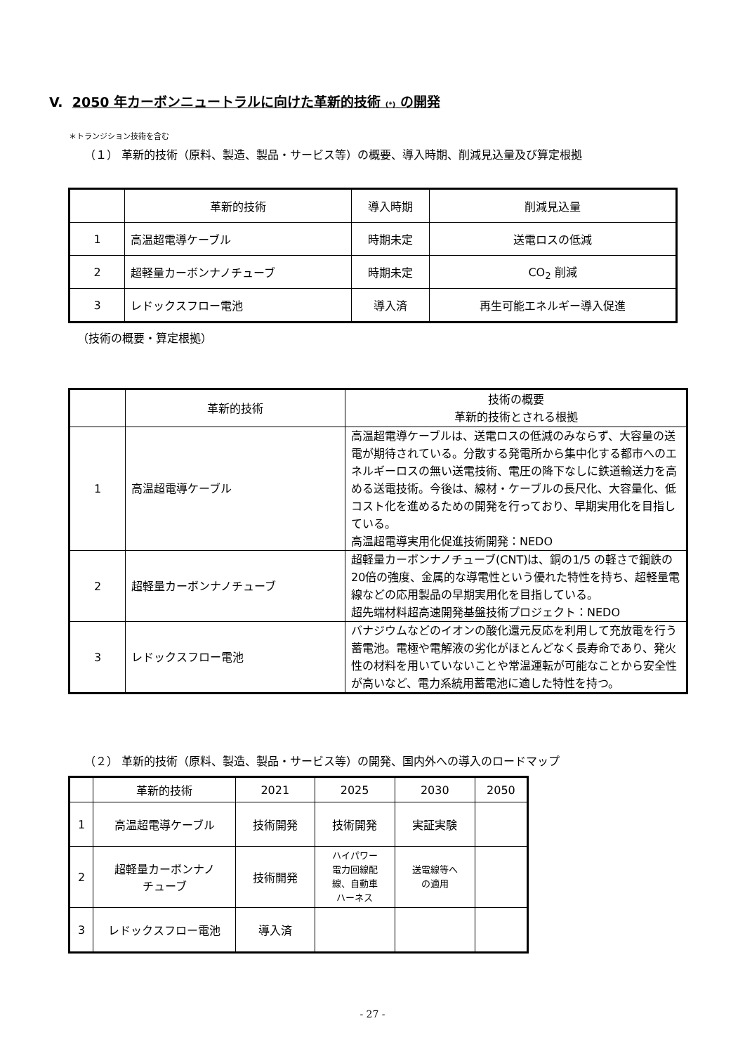V. 2050 年カーボンニュートラルに向けた革新的技術 (*) の開発
＊トランジション技術を含む
（１） 革新的技術（原料、製造、製品・サービス等）の概要、導入時期、削減見込量及び算定根拠
| | 革新的技術 | 導入時期 | 削減見込量 |
| --- | --- | --- | --- |
| 1 | 高温超電導ケーブル | 時期未定 | 送電ロスの低減 |
| 2 | 超軽量カーボンナノチューブ | 時期未定 | CO<sub>2</sub> 削減 |
| 3 | レドックスフロー電池 | 導入済 | 再生可能エネルギー導入促進 |
（技術の概要・算定根拠）
| | 革新的技術 | 技術の概要 革新的技術とされる根拠 |
| 1 | 高温超電導ケーブル | 高温超電導ケーブルは、送電ロスの低減のみならず、大容量の送電が期待されている。分散する発電所から集中化する都市へのエネルギーロスの無い送電技術、電圧の降下なしに鉄道輸送力を高める送電技術。今後は、線材・ケーブルの長尺化、大容量化、低コスト化を進めるための開発を行っており、早期実用化を目指している。 高温超電導実用化促進技術開発：NEDO |
| 2 | 超軽量カーボンナノチューブ | 超軽量カーボンナノチューブ(CNT)は、銅の1/5 の軽さで鋼鉄の20倍の強度、金属的な導電性という優れた特性を持ち、超軽量電線などの応用製品の早期実用化を目指している。 超先端材料超高速開発基盤技術プロジェクト：NEDO |
| 3 | レドックスフロー電池 | バナジウムなどのイオンの酸化還元反応を利用して充放電を行う蓄電池。電極や電解液の劣化がほとんどなく長寿命であり、発火性の材料を用いていないことや常温運転が可能なことから安全性が高いなど、電力系統用蓄電池に適した特性を持つ。 |
（２） 革新的技術（原料、製造、製品・サービス等）の開発、国内外への導入のロードマップ
| | 革新的技術 | 2021 | 2025 | 2030 | 2050 |
| --- | --- | --- | --- | --- | --- |
| 1 | 高温超電導ケーブル | 技術開発 | 技術開発 | 実証実験 | |
| 2 | 超軽量カーボンナノ チューブ | 技術開発 | ハイパワー 電力回線配 線、自動車 ハーネス | 送電線等へ の適用 | |
| 3 | レドックスフロー電池 | 導入済 | | | |
- 27 -